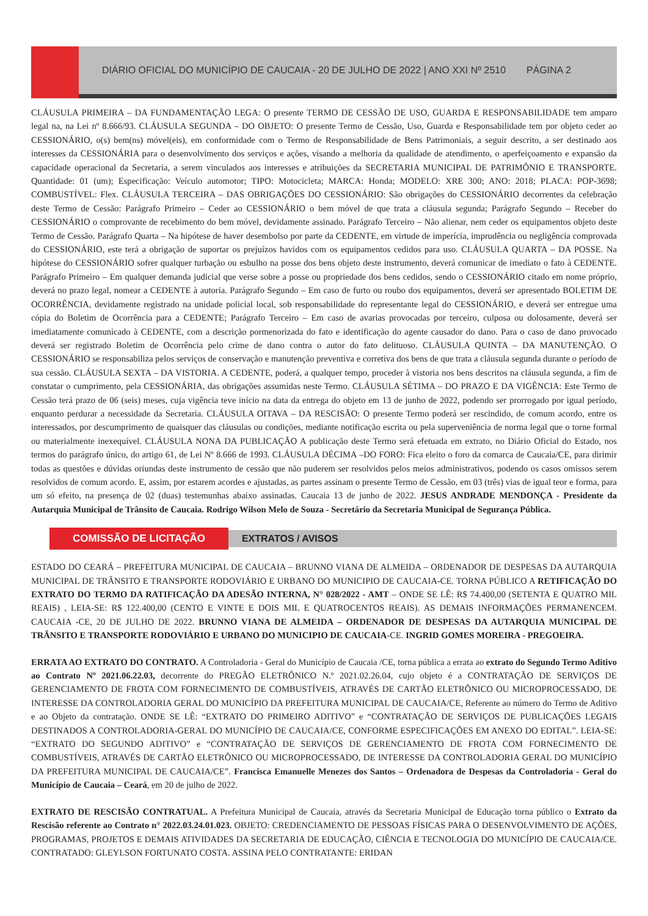DIÁRIO OFICIAL DO MUNICÍPIO DE CAUCAIA - 20 DE JULHO DE 2022 | ANO XXI Nº 2510
PÁGINA 2
CLÁUSULA PRIMEIRA – DA FUNDAMENTAÇÃO LEGA: O presente TERMO DE CESSÃO DE USO, GUARDA E RESPONSABILIDADE tem amparo legal na, na Lei nº 8.666/93. CLÁUSULA SEGUNDA – DO OBJETO: O presente Termo de Cessão, Uso, Guarda e Responsabilidade tem por objeto ceder ao CESSIONÁRIO, o(s) bem(ns) móvel(eis), em conformidade com o Termo de Responsabilidade de Bens Patrimoniais, a seguir descrito, a ser destinado aos interesses da CESSIONÁRIA para o desenvolvimento dos serviços e ações, visando a melhoria da qualidade de atendimento, o aperfeiçoamento e expansão da capacidade operacional da Secretaria, a serem vinculados aos interesses e atribuições da SECRETARIA MUNICIPAL DE PATRIMÔNIO E TRANSPORTE. Quantidade: 01 (um); Especificação: Veículo automotor; TIPO: Motocicleta; MARCA: Honda; MODELO: XRE 300; ANO: 2018; PLACA: POP-3698; COMBUSTÍVEL: Flex. CLÁUSULA TERCEIRA – DAS OBRIGAÇÕES DO CESSIONÁRIO: São obrigações do CESSIONÁRIO decorrentes da celebração deste Termo de Cessão: Parágrafo Primeiro – Ceder ao CESSIONÁRIO o bem móvel de que trata a cláusula segunda; Parágrafo Segundo – Receber do CESSIONÁRIO o comprovante de recebimento do bem móvel, devidamente assinado. Parágrafo Terceiro – Não alienar, nem ceder os equipamentos objeto deste Termo de Cessão. Parágrafo Quarta – Na hipótese de haver desembolso por parte da CEDENTE, em virtude de imperícia, imprudência ou negligência comprovada do CESSIONÁRIO, este terá a obrigação de suportar os prejuízos havidos com os equipamentos cedidos para uso. CLÁUSULA QUARTA – DA POSSE. Na hipótese do CESSIONÁRIO sofrer qualquer turbação ou esbulho na posse dos bens objeto deste instrumento, deverá comunicar de imediato o fato à CEDENTE. Parágrafo Primeiro – Em qualquer demanda judicial que verse sobre a posse ou propriedade dos bens cedidos, sendo o CESSIONÁRIO citado em nome próprio, deverá no prazo legal, nomear a CEDENTE à autoria. Parágrafo Segundo – Em caso de furto ou roubo dos equipamentos, deverá ser apresentado BOLETIM DE OCORRÊNCIA, devidamente registrado na unidade policial local, sob responsabilidade do representante legal do CESSIONÁRIO, e deverá ser entregue uma cópia do Boletim de Ocorrência para a CEDENTE; Parágrafo Terceiro – Em caso de avarias provocadas por terceiro, culposa ou dolosamente, deverá ser imediatamente comunicado à CEDENTE, com a descrição pormenorizada do fato e identificação do agente causador do dano. Para o caso de dano provocado deverá ser registrado Boletim de Ocorrência pelo crime de dano contra o autor do fato delituoso. CLÁUSULA QUINTA – DA MANUTENÇÃO. O CESSIONÁRIO se responsabiliza pelos serviços de conservação e manutenção preventiva e corretiva dos bens de que trata a cláusula segunda durante o período de sua cessão. CLÁUSULA SEXTA – DA VISTORIA. A CEDENTE, poderá, a qualquer tempo, proceder à vistoria nos bens descritos na cláusula segunda, a fim de constatar o cumprimento, pela CESSIONÁRIA, das obrigações assumidas neste Termo. CLÁUSULA SÉTIMA – DO PRAZO E DA VIGÊNCIA: Este Termo de Cessão terá prazo de 06 (seis) meses, cuja vigência teve início na data da entrega do objeto em 13 de junho de 2022, podendo ser prorrogado por igual período, enquanto perdurar a necessidade da Secretaria. CLÁUSULA OITAVA – DA RESCISÃO: O presente Termo poderá ser rescindido, de comum acordo, entre os interessados, por descumprimento de quaisquer das cláusulas ou condições, mediante notificação escrita ou pela superveniência de norma legal que o torne formal ou materialmente inexequível. CLÁUSULA NONA DA PUBLICAÇÃO A publicação deste Termo será efetuada em extrato, no Diário Oficial do Estado, nos termos do parágrafo único, do artigo 61, de Lei Nº 8.666 de 1993. CLÁUSULA DÉCIMA –DO FORO: Fica eleito o foro da comarca de Caucaia/CE, para dirimir todas as questões e dúvidas oriundas deste instrumento de cessão que não puderem ser resolvidos pelos meios administrativos, podendo os casos omissos serem resolvidos de comum acordo. E, assim, por estarem acordes e ajustadas, as partes assinam o presente Termo de Cessão, em 03 (três) vias de igual teor e forma, para um só efeito, na presença de 02 (duas) testemunhas abaixo assinadas. Caucaia 13 de junho de 2022. JESUS ANDRADE MENDONÇA - Presidente da Autarquia Municipal de Trânsito de Caucaia. Rodrigo Wilson Melo de Souza - Secretário da Secretaria Municipal de Segurança Pública.
COMISSÃO DE LICITAÇÃO
EXTRATOS / AVISOS
ESTADO DO CEARÁ – PREFEITURA MUNICIPAL DE CAUCAIA – BRUNNO VIANA DE ALMEIDA – ORDENADOR DE DESPESAS DA AUTARQUIA MUNICIPAL DE TRÂNSITO E TRANSPORTE RODOVIÁRIO E URBANO DO MUNICIPIO DE CAUCAIA-CE. TORNA PÚBLICO A RETIFICAÇÃO DO EXTRATO DO TERMO DA RATIFICAÇÃO DA ADESÃO INTERNA, N° 028/2022 - AMT – ONDE SE LÊ: R$ 74.400,00 (SETENTA E QUATRO MIL REAIS) , LEIA-SE: R$ 122.400,00 (CENTO E VINTE E DOIS MIL E QUATROCENTOS REAIS). AS DEMAIS INFORMAÇÕES PERMANENCEM. CAUCAIA -CE, 20 DE JULHO DE 2022. BRUNNO VIANA DE ALMEIDA – ORDENADOR DE DESPESAS DA AUTARQUIA MUNICIPAL DE TRÂNSITO E TRANSPORTE RODOVIÁRIO E URBANO DO MUNICIPIO DE CAUCAIA-CE. INGRID GOMES MOREIRA - PREGOEIRA.
ERRATA AO EXTRATO DO CONTRATO. A Controladoria - Geral do Município de Caucaia /CE, torna pública a errata ao extrato do Segundo Termo Aditivo ao Contrato Nº 2021.06.22.03, decorrente do PREGÃO ELETRÔNICO N.º 2021.02.26.04, cujo objeto é a CONTRATAÇÃO DE SERVIÇOS DE GERENCIAMENTO DE FROTA COM FORNECIMENTO DE COMBUSTÍVEIS, ATRAVÉS DE CARTÃO ELETRÔNICO OU MICROPROCESSADO, DE INTERESSE DA CONTROLADORIA GERAL DO MUNICÍPIO DA PREFEITURA MUNICIPAL DE CAUCAIA/CE, Referente ao número do Termo de Aditivo e ao Objeto da contratação. ONDE SE LÊ: “EXTRATO DO PRIMEIRO ADITIVO” e “CONTRATAÇÃO DE SERVIÇOS DE PUBLICAÇÕES LEGAIS DESTINADOS A CONTROLADORIA-GERAL DO MUNICÍPIO DE CAUCAIA/CE, CONFORME ESPECIFICAÇÕES EM ANEXO DO EDITAL”. LEIA-SE: “EXTRATO DO SEGUNDO ADITIVO” e “CONTRATAÇÃO DE SERVIÇOS DE GERENCIAMENTO DE FROTA COM FORNECIMENTO DE COMBUSTÍVEIS, ATRAVÉS DE CARTÃO ELETRÔNICO OU MICROPROCESSADO, DE INTERESSE DA CONTROLADORIA GERAL DO MUNICÍPIO DA PREFEITURA MUNICIPAL DE CAUCAIA/CE”. Francisca Emanuelle Menezes dos Santos – Ordenadora de Despesas da Controladoria - Geral do Município de Caucaia – Ceará, em 20 de julho de 2022.
EXTRATO DE RESCISÃO CONTRATUAL. A Prefeitura Municipal de Caucaia, através da Secretaria Municipal de Educação torna público o Extrato da Rescisão referente ao Contrato n° 2022.03.24.01.023. OBJETO: CREDENCIAMENTO DE PESSOAS FÍSICAS PARA O DESENVOLVIMENTO DE AÇÕES, PROGRAMAS, PROJETOS E DEMAIS ATIVIDADES DA SECRETARIA DE EDUCAÇÃO, CIÊNCIA E TECNOLOGIA DO MUNICÍPIO DE CAUCAIA/CE. CONTRATADO: GLEYLSON FORTUNATO COSTA. ASSINA PELO CONTRATANTE: ERIDAN